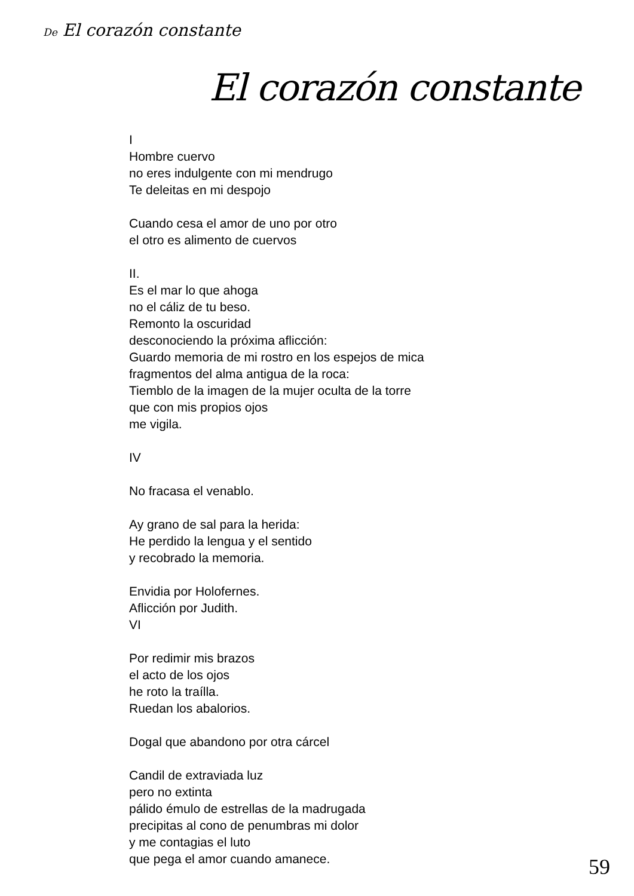De El corazón constante
El corazón constante
I
Hombre cuervo
no eres indulgente con mi mendrugo
Te deleitas en mi despojo
Cuando cesa el amor de uno por otro
el otro es alimento de cuervos
II.
Es el mar lo que ahoga
no el cáliz de tu beso.
Remonto la oscuridad
desconociendo la próxima aflicción:
Guardo memoria de mi rostro en los espejos de mica
fragmentos del alma antigua de la roca:
Tiemblo de la imagen de la mujer oculta de la torre
que con mis propios ojos
me vigila.
IV
No fracasa el venablo.
Ay grano de sal para la herida:
He perdido la lengua y el sentido
y recobrado la memoria.
Envidia por Holofernes.
Aflicción por Judith.
VI
Por redimir mis brazos
el acto de los ojos
he roto la traílla.
Ruedan los abalorios.
Dogal que abandono por otra cárcel
Candil de extraviada luz
pero no extinta
pálido émulo de estrellas de la madrugada
precipitas al cono de penumbras mi dolor
y me contagias el luto
que pega el amor cuando amanece.
59